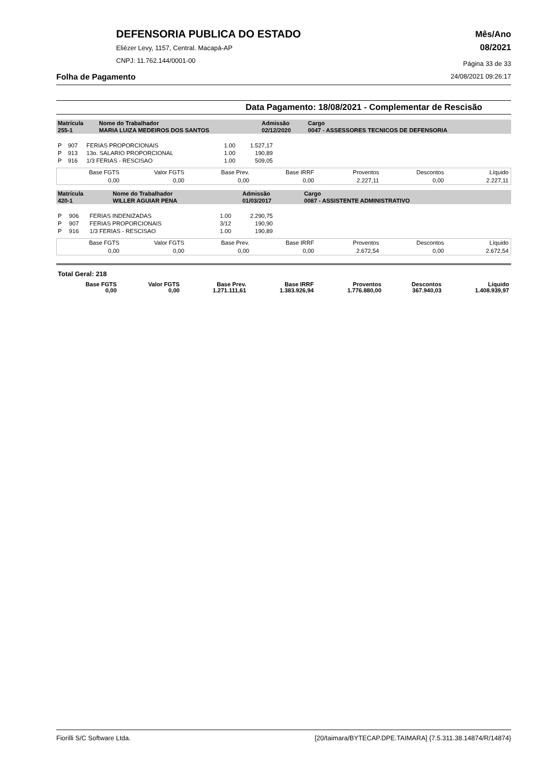DEFENSORIA PUBLICA DO ESTADO
Eliézer Levy, 1157, Central. Macapá-AP
CNPJ: 11.762.144/0001-00
Mês/Ano
08/2021
Página 33 de 33
Folha de Pagamento 24/08/2021 09:26:17
Data Pagamento: 18/08/2021 - Complementar de Rescisão
| Matrícula | Nome do Trabalhador | Admissão | Cargo |
| 255-1 | MARIA LUIZA MEDEIROS DOS SANTOS | 02/12/2020 | 0047 - ASSESSORES TECNICOS DE DEFENSORIA |
| P | 907 | FERIAS PROPORCIONAIS | 1.00 | 1.527,17 |
| P | 913 | 13o. SALARIO PROPORCIONAL | 1.00 | 190,89 |
| P | 916 | 1/3 FERIAS - RESCISAO | 1.00 | 509,05 |
| Base FGTS | Valor FGTS | Base Prev. | Base IRRF | Proventos | Descontos | Líquido |
| 0,00 | 0,00 | 0,00 | 0,00 | 2.227,11 | 0,00 | 2.227,11 |
| Matrícula | Nome do Trabalhador | Admissão | Cargo |
| 420-1 | WILLER AGUIAR PENA | 01/03/2017 | 0087 - ASSISTENTE ADMINISTRATIVO |
| P | 906 | FERIAS INDENIZADAS | 1.00 | 2.290,75 |
| P | 907 | FERIAS PROPORCIONAIS | 3/12 | 190,90 |
| P | 916 | 1/3 FERIAS - RESCISAO | 1.00 | 190,89 |
| Base FGTS | Valor FGTS | Base Prev. | Base IRRF | Proventos | Descontos | Líquido |
| 0,00 | 0,00 | 0,00 | 0,00 | 2.672,54 | 0,00 | 2.672,54 |
Total Geral: 218
| Base FGTS | Valor FGTS | Base Prev. | Base IRRF | Proventos | Descontos | Líquido |
| 0,00 | 0,00 | 1.271.111,61 | 1.383.926,94 | 1.776.880,00 | 367.940,03 | 1.408.939,97 |
Fiorilli S/C Software Ltda. [20/taimara/BYTECAP.DPE.TAIMARA] {7.5.311.38.14874/R/14874}